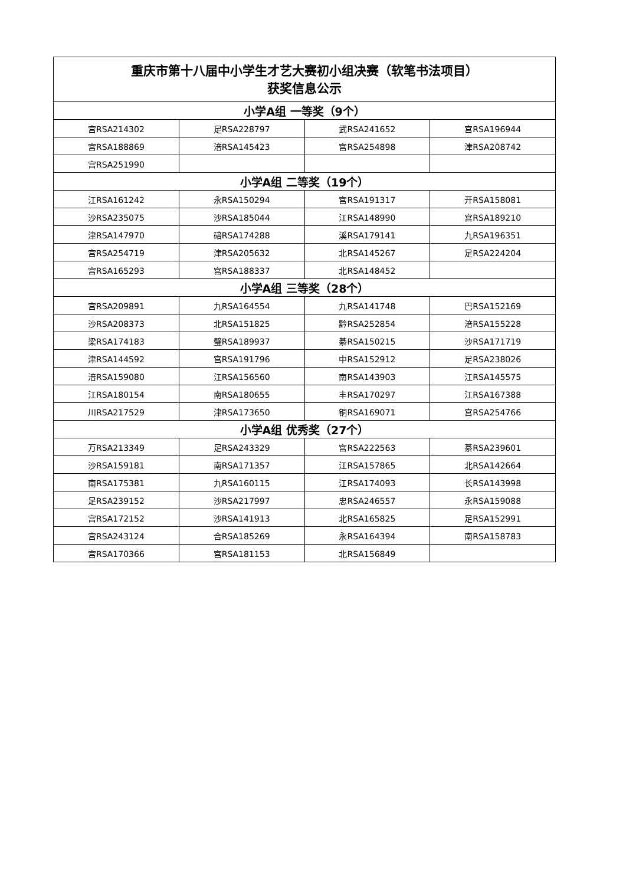| 重庆市第十八届中小学生才艺大赛初小组决赛（软笔书法项目） 获奖信息公示 | | | |
| --- | --- | --- | --- |
| 小学A组 一等奖（9个） | | | |
| 宫RSA214302 | 足RSA228797 | 武RSA241652 | 宫RSA196944 |
| 宫RSA188869 | 涪RSA145423 | 宫RSA254898 | 津RSA208742 |
| 宫RSA251990 | | | |
| 小学A组 二等奖（19个） | | | |
| 江RSA161242 | 永RSA150294 | 宫RSA191317 | 开RSA158081 |
| 沙RSA235075 | 沙RSA185044 | 江RSA148990 | 宫RSA189210 |
| 津RSA147970 | 碚RSA174288 | 溪RSA179141 | 九RSA196351 |
| 宫RSA254719 | 津RSA205632 | 北RSA145267 | 足RSA224204 |
| 宫RSA165293 | 宫RSA188337 | 北RSA148452 | |
| 小学A组 三等奖（28个） | | | |
| 宫RSA209891 | 九RSA164554 | 九RSA141748 | 巴RSA152169 |
| 沙RSA208373 | 北RSA151825 | 黔RSA252854 | 涪RSA155228 |
| 梁RSA174183 | 璧RSA189937 | 綦RSA150215 | 沙RSA171719 |
| 津RSA144592 | 宫RSA191796 | 中RSA152912 | 足RSA238026 |
| 涪RSA159080 | 江RSA156560 | 南RSA143903 | 江RSA145575 |
| 江RSA180154 | 南RSA180655 | 丰RSA170297 | 江RSA167388 |
| 川RSA217529 | 津RSA173650 | 铜RSA169071 | 宫RSA254766 |
| 小学A组 优秀奖（27个） | | | |
| 万RSA213349 | 足RSA243329 | 宫RSA222563 | 綦RSA239601 |
| 沙RSA159181 | 南RSA171357 | 江RSA157865 | 北RSA142664 |
| 南RSA175381 | 九RSA160115 | 江RSA174093 | 长RSA143998 |
| 足RSA239152 | 沙RSA217997 | 忠RSA246557 | 永RSA159088 |
| 宫RSA172152 | 沙RSA141913 | 北RSA165825 | 足RSA152991 |
| 宫RSA243124 | 合RSA185269 | 永RSA164394 | 南RSA158783 |
| 宫RSA170366 | 宫RSA181153 | 北RSA156849 | |